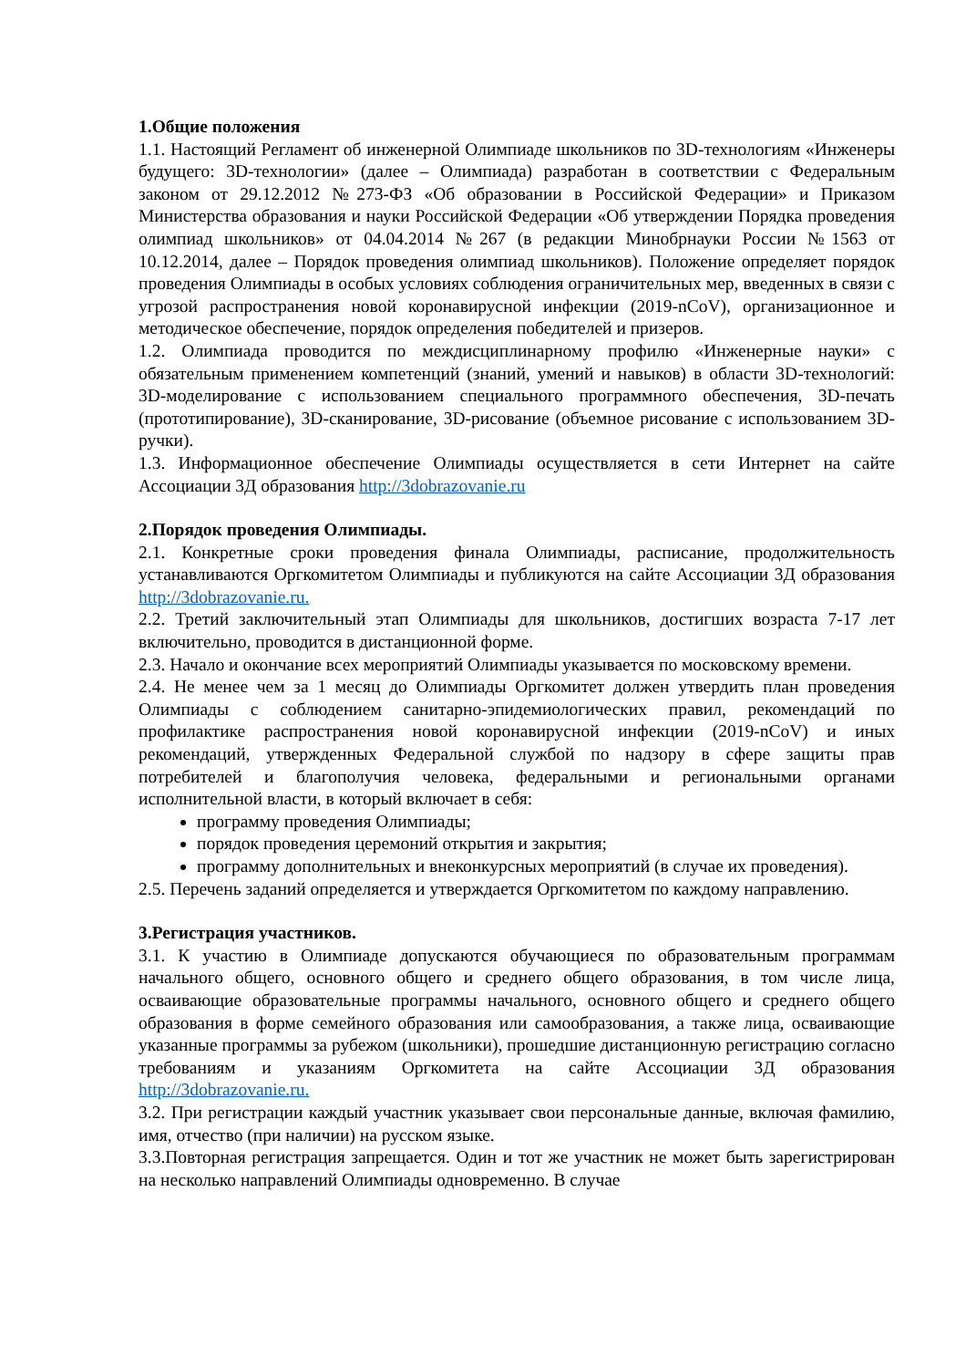1.Общие положения
1.1. Настоящий Регламент об инженерной Олимпиаде школьников по 3D-технологиям «Инженеры будущего: 3D-технологии» (далее – Олимпиада) разработан в соответствии с Федеральным законом от 29.12.2012 №273-ФЗ «Об образовании в Российской Федерации» и Приказом Министерства образования и науки Российской Федерации «Об утверждении Порядка проведения олимпиад школьников» от 04.04.2014 №267 (в редакции Минобрнауки России №1563 от 10.12.2014, далее – Порядок проведения олимпиад школьников). Положение определяет порядок проведения Олимпиады в особых условиях соблюдения ограничительных мер, введенных в связи с угрозой распространения новой коронавирусной инфекции (2019-nCoV), организационное и методическое обеспечение, порядок определения победителей и призеров.
1.2. Олимпиада проводится по междисциплинарному профилю «Инженерные науки» с обязательным применением компетенций (знаний, умений и навыков) в области 3D-технологий: 3D-моделирование с использованием специального программного обеспечения, 3D-печать (прототипирование), 3D-сканирование, 3D-рисование (объемное рисование с использованием 3D-ручки).
1.3. Информационное обеспечение Олимпиады осуществляется в сети Интернет на сайте Ассоциации 3Д образования http://3dobrazovanie.ru
2.Порядок проведения Олимпиады.
2.1. Конкретные сроки проведения финала Олимпиады, расписание, продолжительность устанавливаются Оргкомитетом Олимпиады и публикуются на сайте Ассоциации 3Д образования http://3dobrazovanie.ru.
2.2. Третий заключительный этап Олимпиады для школьников, достигших возраста 7-17 лет включительно, проводится в дистанционной форме.
2.3. Начало и окончание всех мероприятий Олимпиады указывается по московскому времени.
2.4. Не менее чем за 1 месяц до Олимпиады Оргкомитет должен утвердить план проведения Олимпиады с соблюдением санитарно-эпидемиологических правил, рекомендаций по профилактике распространения новой коронавирусной инфекции (2019-nCoV) и иных рекомендаций, утвержденных Федеральной службой по надзору в сфере защиты прав потребителей и благополучия человека, федеральными и региональными органами исполнительной власти, в который включает в себя:
программу проведения Олимпиады;
порядок проведения церемоний открытия и закрытия;
программу дополнительных и внеконкурсных мероприятий (в случае их проведения).
2.5. Перечень заданий определяется и утверждается Оргкомитетом по каждому направлению.
3.Регистрация участников.
3.1. К участию в Олимпиаде допускаются обучающиеся по образовательным программам начального общего, основного общего и среднего общего образования, в том числе лица, осваивающие образовательные программы начального, основного общего и среднего общего образования в форме семейного образования или самообразования, а также лица, осваивающие указанные программы за рубежом (школьники), прошедшие дистанционную регистрацию согласно требованиям и указаниям Оргкомитета на сайте Ассоциации 3Д образования http://3dobrazovanie.ru.
3.2. При регистрации каждый участник указывает свои персональные данные, включая фамилию, имя, отчество (при наличии) на русском языке.
3.3.Повторная регистрация запрещается. Один и тот же участник не может быть зарегистрирован на несколько направлений Олимпиады одновременно. В случае